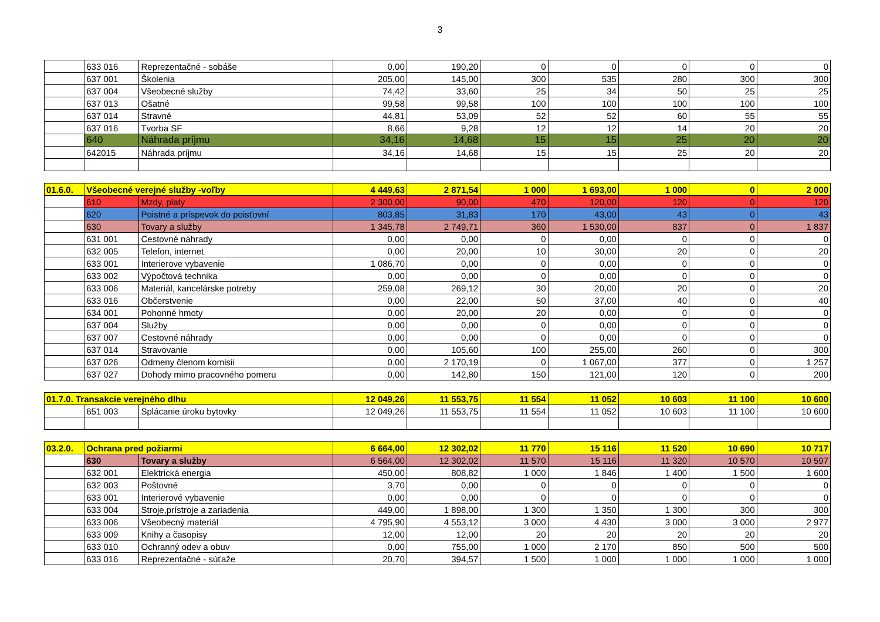3
| | 633 016 | Reprezentačné - sobáše | 0,00 | 190,20 | 0 | 0 | 0 | 0 | 0 |
| | 637 001 | Školenia | 205,00 | 145,00 | 300 | 535 | 280 | 300 | 300 |
| | 637 004 | Všeobecné služby | 74,42 | 33,60 | 25 | 34 | 50 | 25 | 25 |
| | 637 013 | Ošatné | 99,58 | 99,58 | 100 | 100 | 100 | 100 | 100 |
| | 637 014 | Stravné | 44,81 | 53,09 | 52 | 52 | 60 | 55 | 55 |
| | 637 016 | Tvorba SF | 8,66 | 9,28 | 12 | 12 | 14 | 20 | 20 |
| | 640 | Náhrada príjmu | 34,16 | 14,68 | 15 | 15 | 25 | 20 | 20 |
| | 642015 | Náhrada príjmu | 34,16 | 14,68 | 15 | 15 | 25 | 20 | 20 |
| 01.6.0. | Všeobecné verejné služby -voľby | | 4 449,63 | 2 871,54 | 1 000 | 1 693,00 | 1 000 | 0 | 2 000 |
| | 610 | Mzdy, platy | 2 300,00 | 90,00 | 470 | 120,00 | 120 | 0 | 120 |
| | 620 | Poistné a príspevok do poisťovní | 803,85 | 31,83 | 170 | 43,00 | 43 | 0 | 43 |
| | 630 | Tovary a služby | 1 345,78 | 2 749,71 | 360 | 1 530,00 | 837 | 0 | 1 837 |
| | 631 001 | Cestovné náhrady | 0,00 | 0,00 | 0 | 0,00 | 0 | 0 | 0 |
| | 632 005 | Telefon, internet | 0,00 | 20,00 | 10 | 30,00 | 20 | 0 | 20 |
| | 633 001 | Interierove vybavenie | 1 086,70 | 0,00 | 0 | 0,00 | 0 | 0 | 0 |
| | 633 002 | Výpočtová technika | 0,00 | 0,00 | 0 | 0,00 | 0 | 0 | 0 |
| | 633 006 | Materiál, kancelárske potreby | 259,08 | 269,12 | 30 | 20,00 | 20 | 0 | 20 |
| | 633 016 | Občerstvenie | 0,00 | 22,00 | 50 | 37,00 | 40 | 0 | 40 |
| | 634 001 | Pohonné hmoty | 0,00 | 20,00 | 20 | 0,00 | 0 | 0 | 0 |
| | 637 004 | Služby | 0,00 | 0,00 | 0 | 0,00 | 0 | 0 | 0 |
| | 637 007 | Cestovné náhrady | 0,00 | 0,00 | 0 | 0,00 | 0 | 0 | 0 |
| | 637 014 | Stravovanie | 0,00 | 105,60 | 100 | 255,00 | 260 | 0 | 300 |
| | 637 026 | Odmeny členom komisii | 0,00 | 2 170,19 | 0 | 1 067,00 | 377 | 0 | 1 257 |
| | 637 027 | Dohody mimo pracovného pomeru | 0,00 | 142,80 | 150 | 121,00 | 120 | 0 | 200 |
| 01.7.0. Transakcie verejného dlhu | | | 12 049,26 | 11 553,75 | 11 554 | 11 052 | 10 603 | 11 100 | 10 600 |
| | 651 003 | Splácanie úroku bytovky | 12 049,26 | 11 553,75 | 11 554 | 11 052 | 10 603 | 11 100 | 10 600 |
| 03.2.0. | Ochrana pred požiarmi | | 6 664,00 | 12 302,02 | 11 770 | 15 116 | 11 520 | 10 690 | 10 717 |
| | 630 | Tovary a služby | 6 564,00 | 12 302,02 | 11 570 | 15 116 | 11 320 | 10 570 | 10 597 |
| | 632 001 | Elektrická energia | 450,00 | 808,82 | 1 000 | 1 846 | 1 400 | 1 500 | 1 600 |
| | 632 003 | Poštovné | 3,70 | 0,00 | 0 | 0 | 0 | 0 | 0 |
| | 633 001 | Interierové vybavenie | 0,00 | 0,00 | 0 | 0 | 0 | 0 | 0 |
| | 633 004 | Stroje,prístroje a zariadenia | 449,00 | 1 898,00 | 1 300 | 1 350 | 1 300 | 300 | 300 |
| | 633 006 | Všeobecný materiál | 4 795,90 | 4 553,12 | 3 000 | 4 430 | 3 000 | 3 000 | 2 977 |
| | 633 009 | Knihy a časopisy | 12,00 | 12,00 | 20 | 20 | 20 | 20 | 20 |
| | 633 010 | Ochranný odev a obuv | 0,00 | 755,00 | 1 000 | 2 170 | 850 | 500 | 500 |
| | 633 016 | Reprezentačné - súťaže | 20,70 | 394,57 | 1 500 | 1 000 | 1 000 | 1 000 | 1 000 |